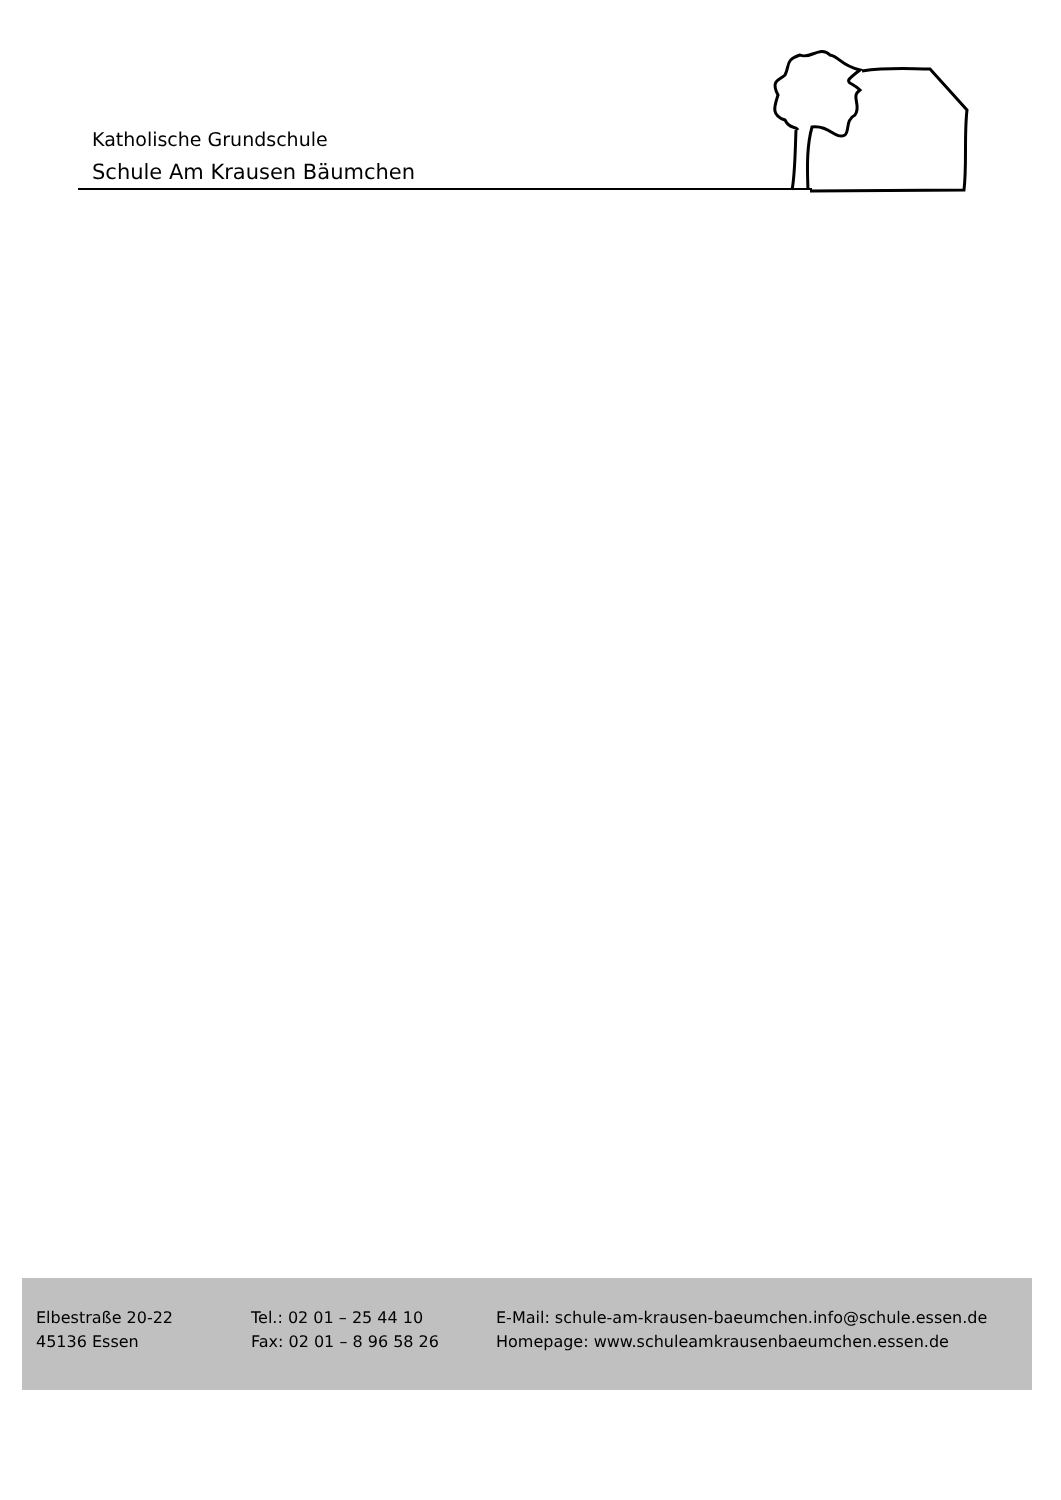Katholische Grundschule
Schule Am Krausen Bäumchen
Elbestraße 20-22
45136 Essen
Tel.: 02 01 – 25 44 10
Fax: 02 01 – 8 96 58 26
E-Mail: schule-am-krausen-baeumchen.info@schule.essen.de
Homepage: www.schuleamkrausenbaeumchen.essen.de